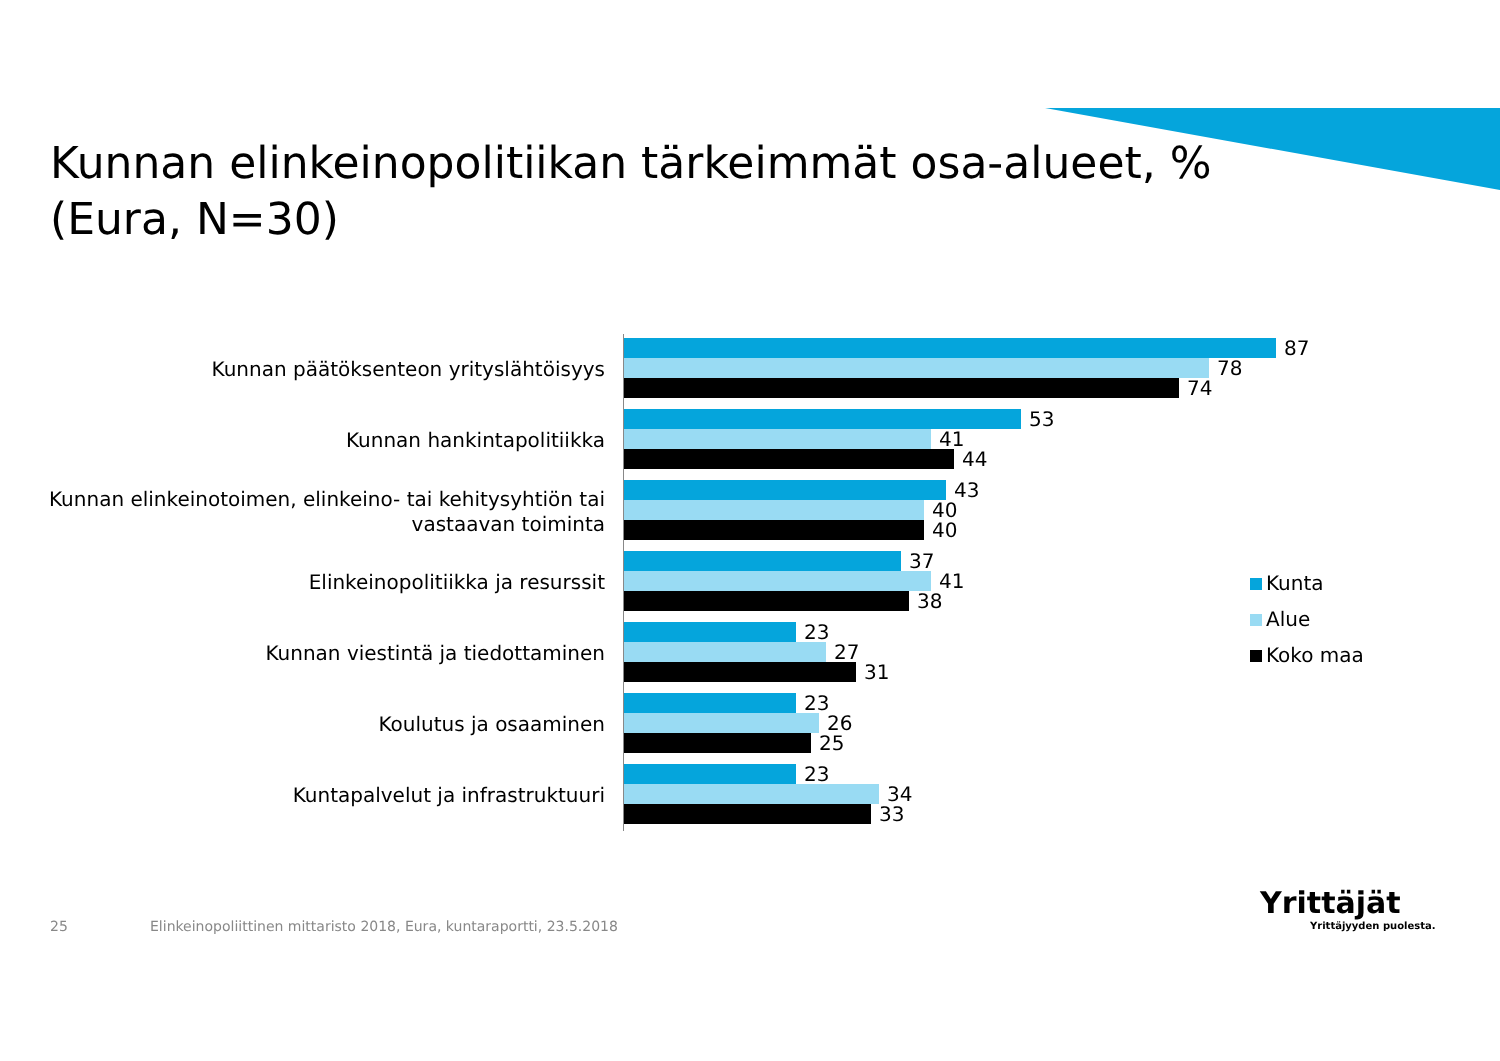Kunnan elinkeinopolitiikan tärkeimmät osa-alueet, %
(Eura, N=30)
Kunnan päätöksenteon yrityslähtöisyys
87
78
74
Kunnan hankintapolitiikka
53
41
44
Kunnan elinkeinotoimen, elinkeino- tai kehitysyhtiön tai vastaavan toiminta
43
40
40
Elinkeinopolitiikka ja resurssit
37
41
38
Kunnan viestintä ja tiedottaminen
23
27
31
Koulutus ja osaaminen
23
26
25
Kuntapalvelut ja infrastruktuuri
23
34
33
Kunta
Alue
Koko maa
25
Elinkeinopoliittinen mittaristo 2018, Eura, kuntaraportti, 23.5.2018
Yrittäjät
Yrittäjyyden puolesta.